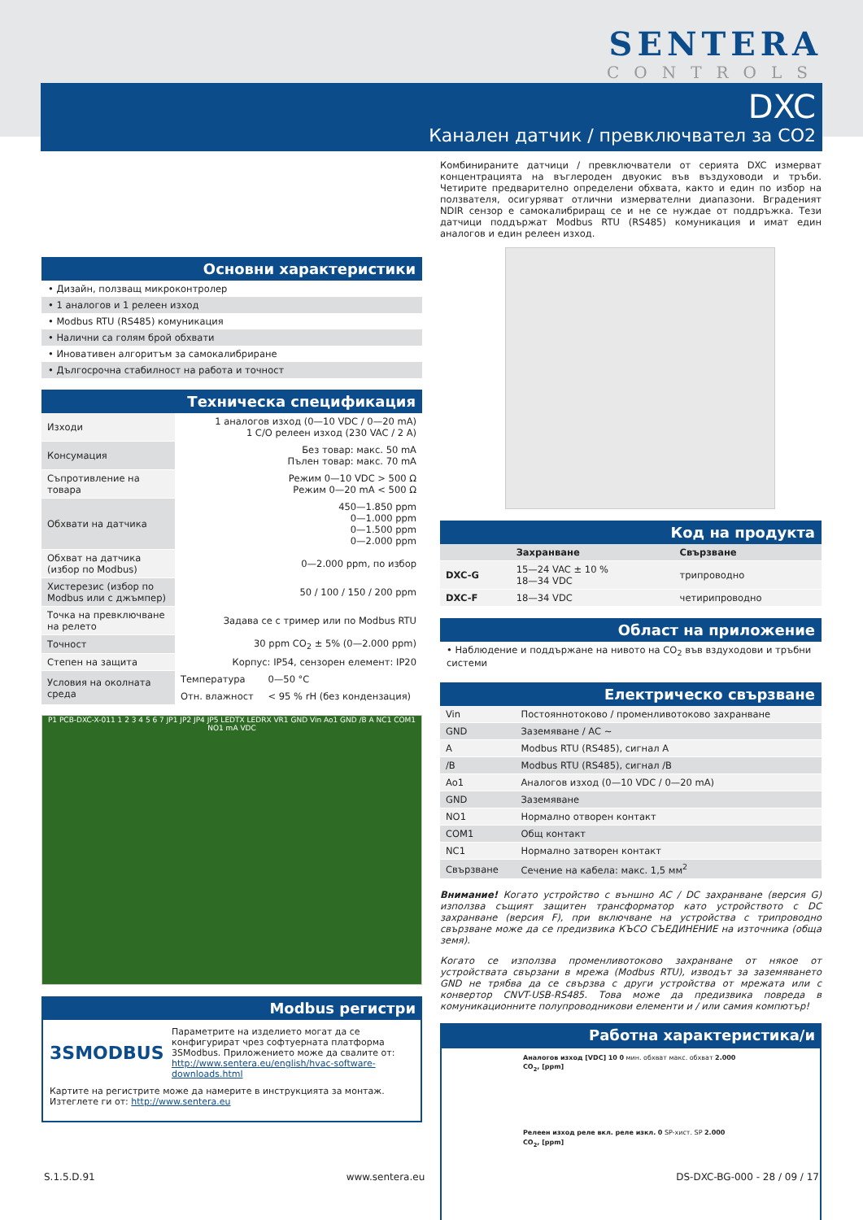SENTERA
CONTROLS
DXC
Канален датчик / превключвател за CO2
Комбинираните датчици / превключватели от серията DXC измерват концентрацията на въглероден двуокис във въздуховоди и тръби. Четирите предварително определени обхвата, както и един по избор на ползвателя, осигуряват отлични измервателни диапазони. Вграденият NDIR сензор е самокалибриращ се и не се нуждае от поддръжка. Тези датчици поддържат Modbus RTU (RS485) комуникация и имат един аналогов и един релеен изход.
Код на продукта
| | Захранване | Свързване |
| --- | --- | --- |
| DXC-G | 15—24 VAC ± 10 % 18—34 VDC | трипроводно |
| DXC-F | 18—34 VDC | четирипроводно |
Област на приложение
• Наблюдение и поддържане на нивото на CO<sub>2</sub> във вздуходови и тръбни системи
Електрическо свързване
| Vin | Постояннотоково / променливотоково захранване |
| GND | Заземяване / AC ~ |
| A | Modbus RTU (RS485), сигнал A |
| /B | Modbus RTU (RS485), сигнал /B |
| Ao1 | Аналогов изход (0—10 VDC / 0—20 mA) |
| GND | Заземяване |
| NO1 | Нормално отворен контакт |
| COM1 | Общ контакт |
| NC1 | Нормално затворен контакт |
| Свързване | Сечение на кабела: макс. 1,5 мм<sup>2</sup> |
Внимание! Когато устройство с външно AC / DC захранване (версия G) използва същият защитен трансформатор като устройството с DC захранване (версия F), при включване на устройства с трипроводно свързване може да се предизвика КЪСО СЪЕДИНЕНИЕ на източника (обща земя).
Когато се използва променливотоково захранване от някое от устройствата свързани в мрежа (Modbus RTU), изводът за заземяването GND не трябва да се свързва с други устройства от мрежата или с конвертор CNVT-USB-RS485. Това може да предизвика повреда в комуникационните полупроводникови елементи и / или самия компютър!
Работна характеристика/и
Аналогов изход [VDC] 10 0 мин. обхват макс. обхват 2.000 CO<sub>2</sub>, [ppm]
Релеен изход реле вкл. реле изкл. 0 SP-хист. SP 2.000 CO<sub>2</sub>, [ppm]
Основни характеристики
• Дизайн, ползващ микроконтролер
• 1 аналогов и 1 релеен изход
• Modbus RTU (RS485) комуникация
• Налични са голям брой обхвати
• Иновативен алгоритъм за самокалибриране
• Дългосрочна стабилност на работа и точност
Техническа спецификация
| Изходи | 1 аналогов изход (0—10 VDC / 0—20 mA) 1 C/O релеен изход (230 VAC / 2 A) | |
| Консумация | Без товар: макс. 50 mA Пълен товар: макс. 70 mA | |
| Съпротивление на товара | Режим 0—10 VDC > 500 Ω Режим 0—20 mA < 500 Ω | |
| Обхвати на датчика | 450—1.850 ppm 0—1.000 ppm 0—1.500 ppm 0—2.000 ppm | |
| Обхват на датчика (избор по Modbus) | 0—2.000 ppm, по избор | |
| Хистерезис (избор по Modbus или с джъмпер) | 50 / 100 / 150 / 200 ppm | |
| Точка на превключване на релето | Задава се с тример или по Modbus RTU | |
| Точност | 30 ppm CO<sub>2</sub> ± 5% (0—2.000 ppm) | |
| Степен на защита | Корпус: IP54, сензорен елемент: IP20 | |
| Условия на околната среда | Температура | 0—50 °C |
| | Отн. влажност | < 95 % rH (без кондензация) |
P1 PCB-DXC-X-011 1 2 3 4 5 6 7 JP1 JP2 JP4 JP5 LEDTX LEDRX VR1 GND Vin Ao1 GND /B A NC1 COM1 NO1 mA VDC
Modbus регистри
3SMODBUS
Параметрите на изделието могат да се конфигурират чрез софтуерната платформа 3SModbus. Приложението може да свалите от:
http://www.sentera.eu/english/hvac-software-downloads.html
Картите на регистрите може да намерите в инструкцията за монтаж. Изтеглете ги от: http://www.sentera.eu
S.1.5.D.91 www.sentera.eu DS-DXC-BG-000 - 28 / 09 / 17